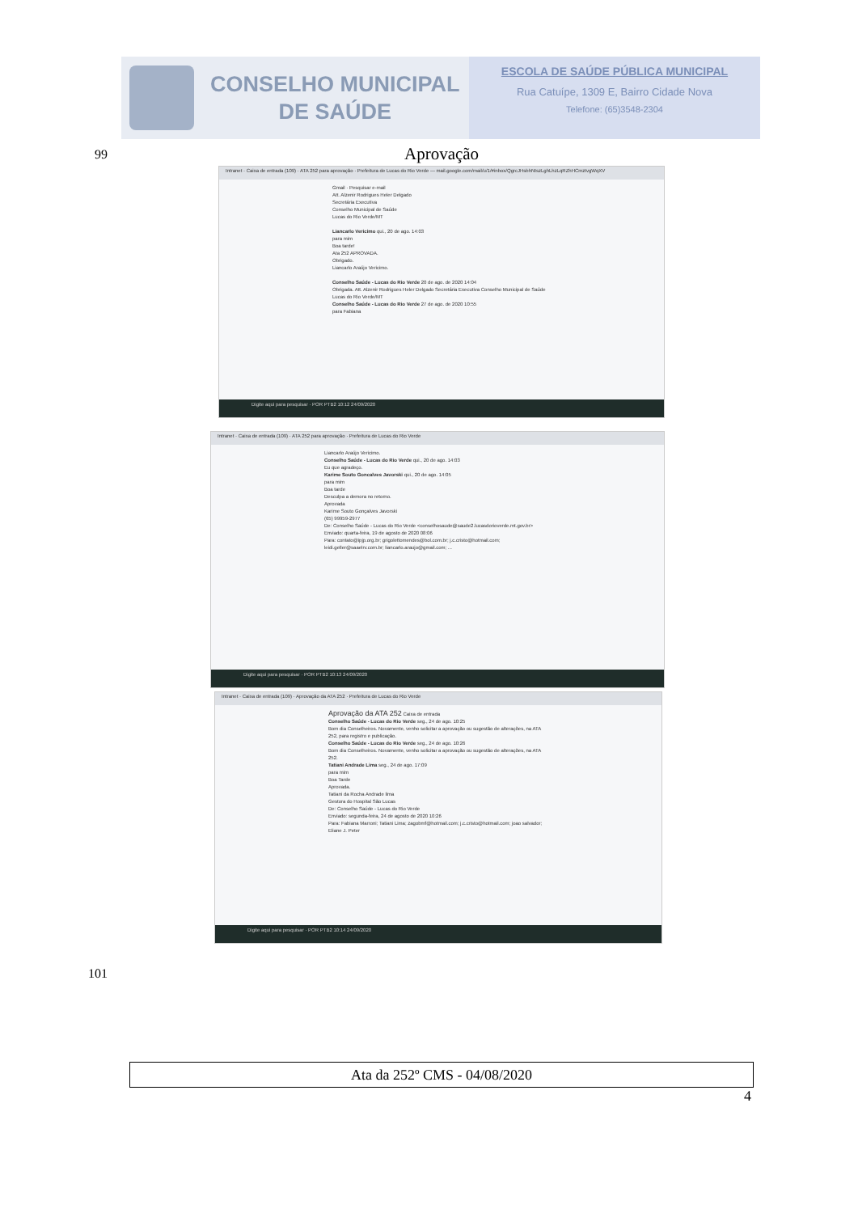CONSELHO MUNICIPAL
DE SAÚDE
ESCOLA DE SAÚDE PÚBLICA MUNICIPAL
Rua Catuípe, 1309 E, Bairro Cidade Nova
Telefone: (65)3548-2304
99 Aprovação
Intranet · Caixa de entrada (109) · ATA 252 para aprovação · Prefeitura de Lucas do Rio Verde — mail.google.com/mail/u/1/#inbox/QgrcJHsbhNtszLghLhzLqRZhHCmztvgWqXV
Gmail · Pesquisar e-mail
Att. Alzenir Rodrigues Heler Delgado
Secretária Executiva
Conselho Municipal de Saúde
Lucas do Rio Verde/MT
Liancarlo Vericimo qui., 20 de ago. 14:03
para mim
Boa tarde!
Ata 252 APROVADA.
Obrigado.
Liancarlo Araújo Vericimo.
Conselho Saúde - Lucas do Rio Verde 20 de ago. de 2020 14:04
Obrigada. Att. Alzenir Rodrigues Heler Delgado Secretária Executiva Conselho Municipal de Saúde Lucas do Rio Verde/MT
Conselho Saúde - Lucas do Rio Verde 27 de ago. de 2020 10:55
para Fabiana
Digite aqui para pesquisar · POR PTB2 10:12 24/09/2020
Intranet · Caixa de entrada (109) · ATA 252 para aprovação · Prefeitura de Lucas do Rio Verde
Liancarlo Araújo Vericimo.
Conselho Saúde - Lucas do Rio Verde qui., 20 de ago. 14:03
Eu que agradeço.
Karime Souto Goncalves Javorski qui., 20 de ago. 14:05
para mim
Boa tarde
Desculpa a demora no retorno.
Aprovada
Karime Souto Gonçalves Javorski
(65) 99959-2977
De: Conselho Saúde - Lucas do Rio Verde <conselhosaude@saude2.lucasdorioverde.mt.gov.br>
Enviado: quarta-feira, 19 de agosto de 2020 08:06
Para: contato@ipjp.org.br; grigolettomendes@bol.com.br; j.c.cristo@hotmail.com; leidi.geller@saaelrv.com.br; liancarlo.araujo@gmail.com; ...
Digite aqui para pesquisar · POR PTB2 10:13 24/09/2020
Intranet · Caixa de entrada (109) · Aprovação da ATA 252 · Prefeitura de Lucas do Rio Verde
Aprovação da ATA 252 Caixa de entrada
Conselho Saúde - Lucas do Rio Verde seg., 24 de ago. 10:25
Bom dia Conselheiros. Novamente, venho solicitar a aprovação ou sugestão de alterações, na ATA 252, para registro e publicação.
Conselho Saúde - Lucas do Rio Verde seg., 24 de ago. 10:26
Bom dia Conselheiros. Novamente, venho solicitar a aprovação ou sugestão de alterações, na ATA 252.
Tatiani Andrade Lima seg., 24 de ago. 17:09
para mim
Boa Tarde
Aprovada.
Tatiani da Rocha Andrade lima
Gestora do Hospital São Lucas
De: Conselho Saúde - Lucas do Rio Verde
Enviado: segunda-feira, 24 de agosto de 2020 10:26
Para: Fabiana Marroni; Tatiani Lima; zagobmf@hotmail.com; j.c.cristo@hotmail.com; joao salvador; Eliane J. Peter
Digite aqui para pesquisar · POR PTB2 10:14 24/09/2020
101
Ata da 252º CMS - 04/08/2020
4